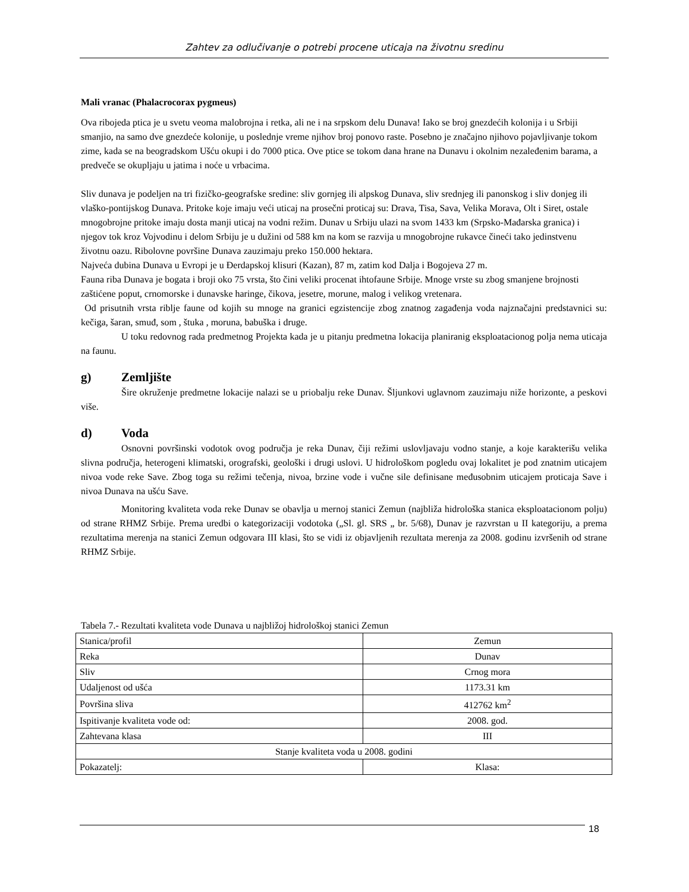Zahtev za odlučivanje o potrebi procene uticaja na životnu sredinu
Mali vranac (Phalacrocorax pygmeus)
Ova ribojeda ptica je u svetu veoma malobrojna i retka, ali ne i na srpskom delu Dunava! Iako se broj gnezdećih kolonija i u Srbiji smanjio, na samo dve gnezdeće kolonije, u poslednje vreme njihov broj ponovo raste. Posebno je značajno njihovo pojavljivanje tokom zime, kada se na beogradskom Ušću okupi i do 7000 ptica. Ove ptice se tokom dana hrane na Dunavu i okolnim nezaleđenim barama, a predveče se okupljaju u jatima i noće u vrbacima.
Sliv dunava je podeljen na tri fizičko-geografske sredine: sliv gornjeg ili alpskog Dunava, sliv srednjeg ili panonskog i sliv donjeg ili vlaško-pontijskog Dunava. Pritoke koje imaju veći uticaj na prosečni proticaj su: Drava, Tisa, Sava, Velika Morava, Olt i Siret, ostale mnogobrojne pritoke imaju dosta manji uticaj na vodni režim. Dunav u Srbiju ulazi na svom 1433 km (Srpsko-Mađarska granica) i njegov tok kroz Vojvodinu i delom Srbiju je u dužini od 588 km na kom se razvija u mnogobrojne rukavce čineći tako jedinstvenu životnu oazu. Ribolovne površine Dunava zauzimaju preko 150.000 hektara.
Najveća dubina Dunava u Evropi je u Đerdapskoj klisuri (Kazan), 87 m, zatim kod Dalja i Bogojeva 27 m.
Fauna riba Dunava je bogata i broji oko 75 vrsta, što čini veliki procenat ihtofaune Srbije. Mnoge vrste su zbog smanjene brojnosti zaštićene poput, crnomorske i dunavske haringe, čikova, jesetre, morune, malog i velikog vretenara.
Od prisutnih vrsta riblje faune od kojih su mnoge na granici egzistencije zbog znatnog zagađenja voda najznačajni predstavnici su: kečiga, šaran, smuđ, som , štuka , moruna, babuška i druge.
U toku redovnog rada predmetnog Projekta kada je u pitanju predmetna lokacija planiranig eksploatacionog polja nema uticaja na faunu.
g) Zemljište
Šire okruženje predmetne lokacije nalazi se u priobalju reke Dunav. Šljunkovi uglavnom zauzimaju niže horizonte, a peskovi više.
d) Voda
Osnovni površinski vodotok ovog područja je reka Dunav, čiji režimi uslovljavaju vodno stanje, a koje karakterišu velika slivna područja, heterogeni klimatski, orografski, geološki i drugi uslovi. U hidrološkom pogledu ovaj lokalitet je pod znatnim uticajem nivoa vode reke Save. Zbog toga su režimi tečenja, nivoa, brzine vode i vučne sile definisane međusobnim uticajem proticaja Save i nivoa Dunava na ušću Save.
Monitoring kvaliteta voda reke Dunav se obavlja u mernoj stanici Zemun (najbliža hidrološka stanica eksploatacionom polju) od strane RHMZ Srbije. Prema uredbi o kategorizaciji vodotoka („Sl. gl. SRS „ br. 5/68), Dunav je razvrstan u II kategoriju, a prema rezultatima merenja na stanici Zemun odgovara III klasi, što se vidi iz objavljenih rezultata merenja za 2008. godinu izvršenih od strane RHMZ Srbije.
Tabela 7.- Rezultati kvaliteta vode Dunava u najbližoj hidrološkoj stanici Zemun
| Stanica/profil | Zemun |
| Reka | Dunav |
| Sliv | Crnog mora |
| Udaljenost od ušća | 1173.31 km |
| Površina sliva | 412762 km<sup>2</sup> |
| Ispitivanje kvaliteta vode od: | 2008. god. |
| Zahtevana klasa | III |
| Stanje kvaliteta voda u 2008. godini | |
| Pokazatelj: | Klasa: |
18